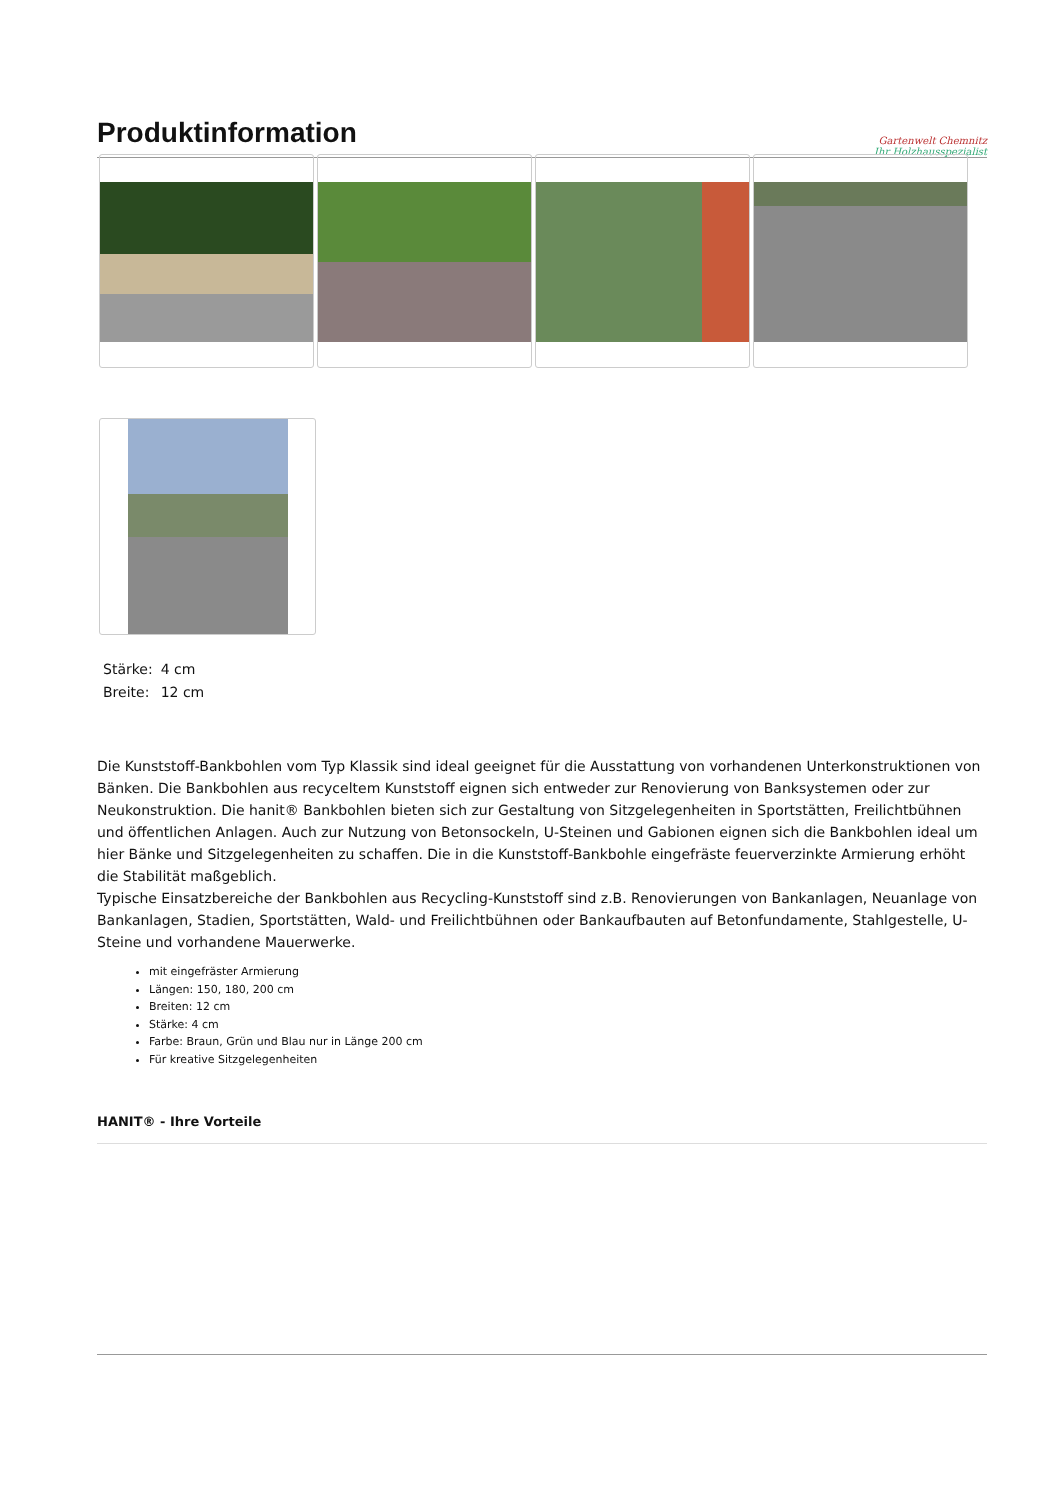Produktinformation
Gartenwelt Chemnitz
Ihr Holzhausspezialist
| Stärke: | 4 cm |
| Breite: | 12 cm |
Die Kunststoff-Bankbohlen vom Typ Klassik sind ideal geeignet für die Ausstattung von vorhandenen Unterkonstruktionen von Bänken. Die Bankbohlen aus recyceltem Kunststoff eignen sich entweder zur Renovierung von Banksystemen oder zur Neukonstruktion. Die hanit® Bankbohlen bieten sich zur Gestaltung von Sitzgelegenheiten in Sportstätten, Freilichtbühnen und öffentlichen Anlagen. Auch zur Nutzung von Betonsockeln, U-Steinen und Gabionen eignen sich die Bankbohlen ideal um hier Bänke und Sitzgelegenheiten zu schaffen. Die in die Kunststoff-Bankbohle eingefräste feuerverzinkte Armierung erhöht die Stabilität maßgeblich.
Typische Einsatzbereiche der Bankbohlen aus Recycling-Kunststoff sind z.B. Renovierungen von Bankanlagen, Neuanlage von Bankanlagen, Stadien, Sportstätten, Wald- und Freilichtbühnen oder Bankaufbauten auf Betonfundamente, Stahlgestelle, U-Steine und vorhandene Mauerwerke.
mit eingefräster Armierung
Längen: 150, 180, 200 cm
Breiten: 12 cm
Stärke: 4 cm
Farbe: Braun, Grün und Blau nur in Länge 200 cm
Für kreative Sitzgelegenheiten
HANIT® - Ihre Vorteile